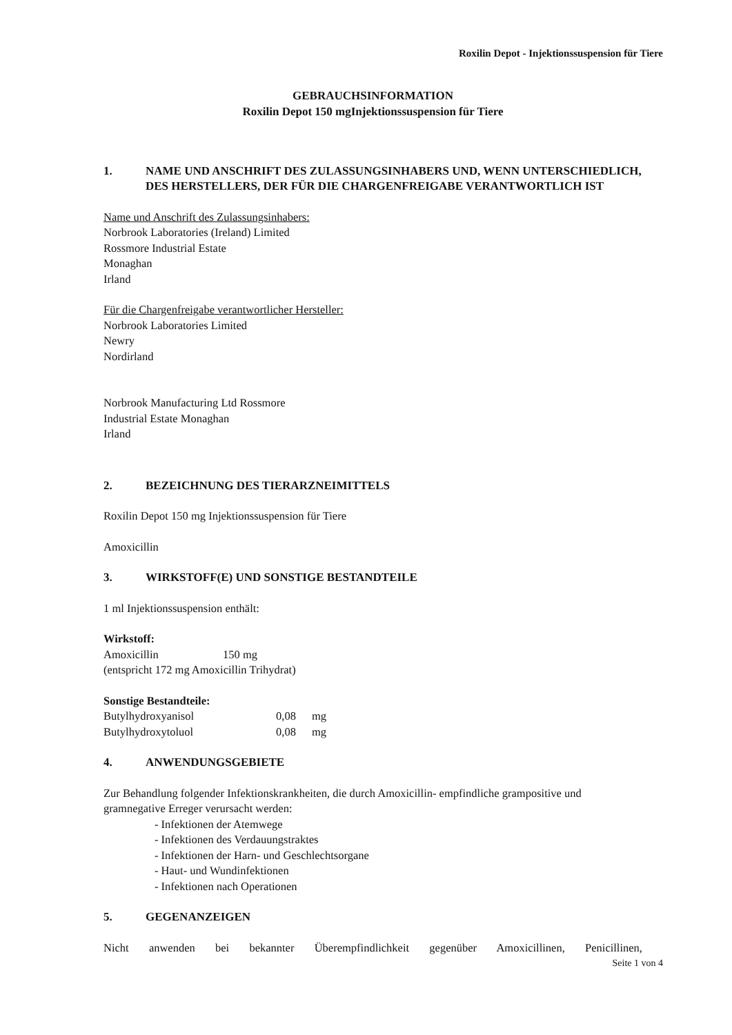Roxilin Depot - Injektionssuspension für Tiere
GEBRAUCHSINFORMATION
Roxilin Depot 150 mgInjektionssuspension für Tiere
1. NAME UND ANSCHRIFT DES ZULASSUNGSINHABERS UND, WENN UNTERSCHIEDLICH, DES HERSTELLERS, DER FÜR DIE CHARGENFREIGABE VERANTWORTLICH IST
Name und Anschrift des Zulassungsinhabers:
Norbrook Laboratories (Ireland) Limited
Rossmore Industrial Estate
Monaghan
Irland
Für die Chargenfreigabe verantwortlicher Hersteller:
Norbrook Laboratories Limited
Newry
Nordirland
Norbrook Manufacturing Ltd Rossmore
Industrial Estate Monaghan
Irland
2. BEZEICHNUNG DES TIERARZNEIMITTELS
Roxilin Depot 150 mg Injektionssuspension für Tiere
Amoxicillin
3. WIRKSTOFF(E) UND SONSTIGE BESTANDTEILE
1 ml Injektionssuspension enthält:
Wirkstoff:
Amoxicillin 150 mg
(entspricht 172 mg Amoxicillin Trihydrat)
Sonstige Bestandteile:
Butylhydroxyanisol 0,08 mg
Butylhydroxytoluol 0,08 mg
4. ANWENDUNGSGEBIETE
Zur Behandlung folgender Infektionskrankheiten, die durch Amoxicillin- empfindliche grampositive und gramnegative Erreger verursacht werden:
- Infektionen der Atemwege
- Infektionen des Verdauungstraktes
- Infektionen der Harn- und Geschlechtsorgane
- Haut- und Wundinfektionen
- Infektionen nach Operationen
5. GEGENANZEIGEN
Nicht anwenden bei bekannter Überempfindlichkeit gegenüber Amoxicillinen, Penicillinen,
Seite 1 von 4